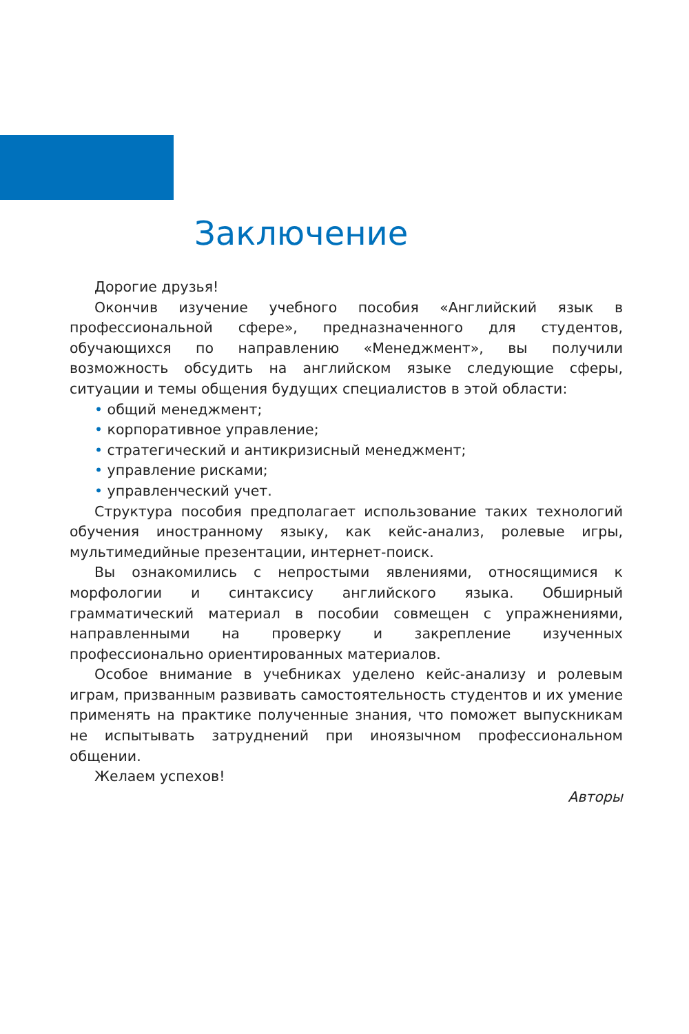Заключение
Дорогие друзья!
Окончив изучение учебного пособия «Английский язык в профессиональной сфере», предназначенного для студентов, обучающихся по направлению «Менеджмент», вы получили возможность обсудить на английском языке следующие сферы, ситуации и темы общения будущих специалистов в этой области:
• общий менеджмент;
• корпоративное управление;
• стратегический и антикризисный менеджмент;
• управление рисками;
• управленческий учет.
Структура пособия предполагает использование таких технологий обучения иностранному языку, как кейс-анализ, ролевые игры, мультимедийные презентации, интернет-поиск.
Вы ознакомились с непростыми явлениями, относящимися к морфологии и синтаксису английского языка. Обширный грамматический материал в пособии совмещен с упражнениями, направленными на проверку и закрепление изученных профессионально ориентированных материалов.
Особое внимание в учебниках уделено кейс-анализу и ролевым играм, призванным развивать самостоятельность студентов и их умение применять на практике полученные знания, что поможет выпускникам не испытывать затруднений при иноязычном профессиональном общении.
Желаем успехов!
Авторы